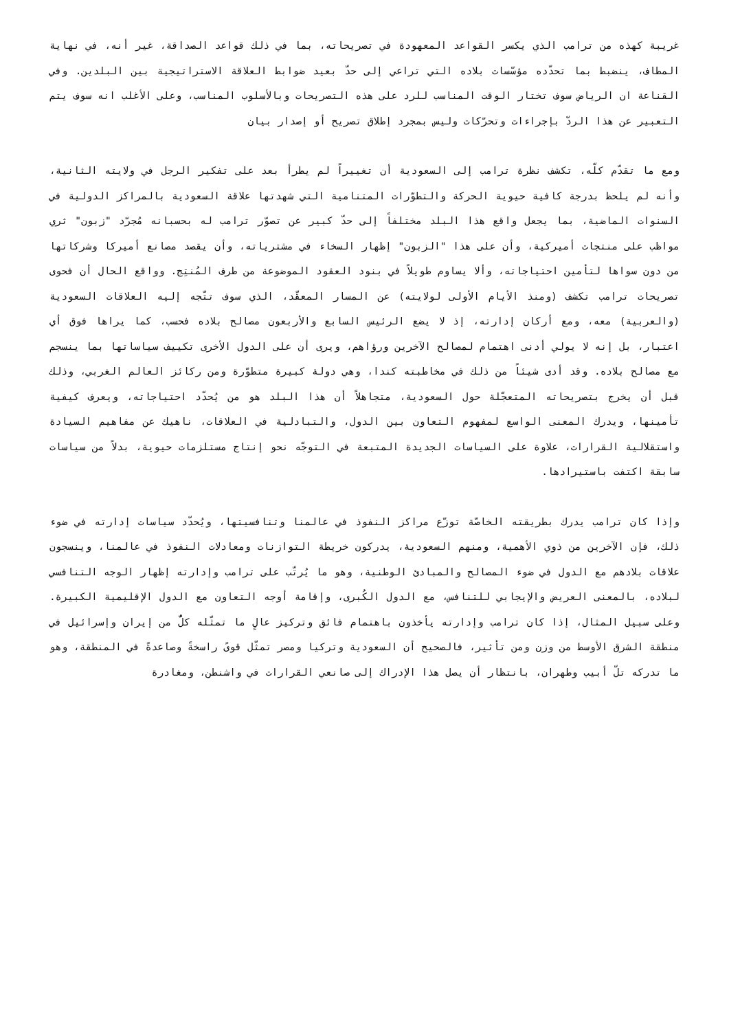غريبة كهذه من ترامب الذي يكسر القواعد المعهودة في تصريحاته، بما في ذلك قواعد الصداقة، غير أنه، في نهاية المطاف، ينضبط بما تحدّده مؤسّسات بلاده التي تراعي إلى حدّ بعيد ضوابط العلاقة الاستراتيجية بين البلدين. وفي القناعة ان الرياض سوف تختار الوقت المناسب للرد على هذه التصريحات وبالأسلوب المناسب، وعلى الأغلب انه سوف يتم التعبير عن هذا الردّ بإجراءات وتحرّكات وليس بمجرد إطلاق تصريح أو إصدار بيان
ومع ما تقدّم كلّه، تكشف نظرة ترامب إلى السعودية أن تغييراً لم يطرأ بعد على تفكير الرجل في ولايته الثانية، وأنه لم يلحظ بدرجة كافية حيوية الحركة والتطوّرات المتنامية التي شهدتها علاقة السعودية بالمراكز الدولية في السنوات الماضية، بما يجعل واقع هذا البلد مختلفاً إلى حدّ كبير عن تصوّر ترامب له بحسبانه مُجرّد "زبون" ثري مواظب على منتجات أميركية، وأن على هذا "الزبون" إظهار السخاء في مشترياته، وأن يقصد مصانع أميركا وشركاتها من دون سواها لتأمين احتياجاته، وألا يساوم طويلاً في بنود العقود الموضوعة من طرف المُنتِج. وواقع الحال أن فحوى تصريحات ترامب تكشف (ومنذ الأيام الأولى لولايته) عن المسار المعقّد، الذي سوف تتّجه إليه العلاقات السعودية (والعربية) معه، ومع أركان إدارته، إذ لا يضع الرئيس السابع والأربعون مصالح بلاده فحسب، كما يراها فوق أي اعتبار، بل إنه لا يولي أدنى اهتمام لمصالح الآخرين ورؤاهم، ويرى أن على الدول الأخرى تكييف سياساتها بما ينسجم مع مصالح بلاده. وقد أدى شيئاً من ذلك في مخاطبته كندا، وهي دولة كبيرة متطوّرة ومن ركائز العالم الغربي، وذلك قبل أن يخرج بتصريحاته المتعجّلة حول السعودية، متجاهلاً أن هذا البلد هو من يُحدّد احتياجاته، ويعرف كيفية تأمينها، ويدرك المعنى الواسع لمفهوم التعاون بين الدول، والتبادلية في العلاقات، ناهيك عن مفاهيم السيادة واستقلالية القرارات، علاوة على السياسات الجديدة المتبعة في التوجّه نحو إنتاج مستلزمات حيوية، بدلاً من سياسات سابقة اكتفت باستيرادها.
وإذا كان ترامب يدرك بطريقته الخاصّة توزّع مراكز النفوذ في عالمنا وتنافسيتها، ويُحدّد سياسات إدارته في ضوء ذلك، فإن الآخرين من ذوي الأهمية، ومنهم السعودية، يدركون خريطة التوازنات ومعادلات النفوذ في عالمنا، وينسجون علاقات بلادهم مع الدول في ضوء المصالح والمبادئ الوطنية، وهو ما يُرتّب على ترامب وإدارته إظهار الوجه التنافسي لبلاده، بالمعنى العريض والإيجابي للتنافس، مع الدول الكُبرى، وإقامة أوجه التعاون مع الدول الإقليمية الكبيرة. وعلى سبيل المثال، إذا كان ترامب وإدارته يأخذون باهتمام فائق وتركيز عالٍ ما تمثّله كلٌّ من إيران وإسرائيل في منطقة الشرق الأوسط من وزن ومن تأثير، فالصحيح أن السعودية وتركيا ومصر تمثّل قوىً راسخةً وصاعدةً في المنطقة، وهو ما تدركه تلّ أبيب وطهران، بانتظار أن يصل هذا الإدراك إلى صانعي القرارات في واشنطن، ومغادرة